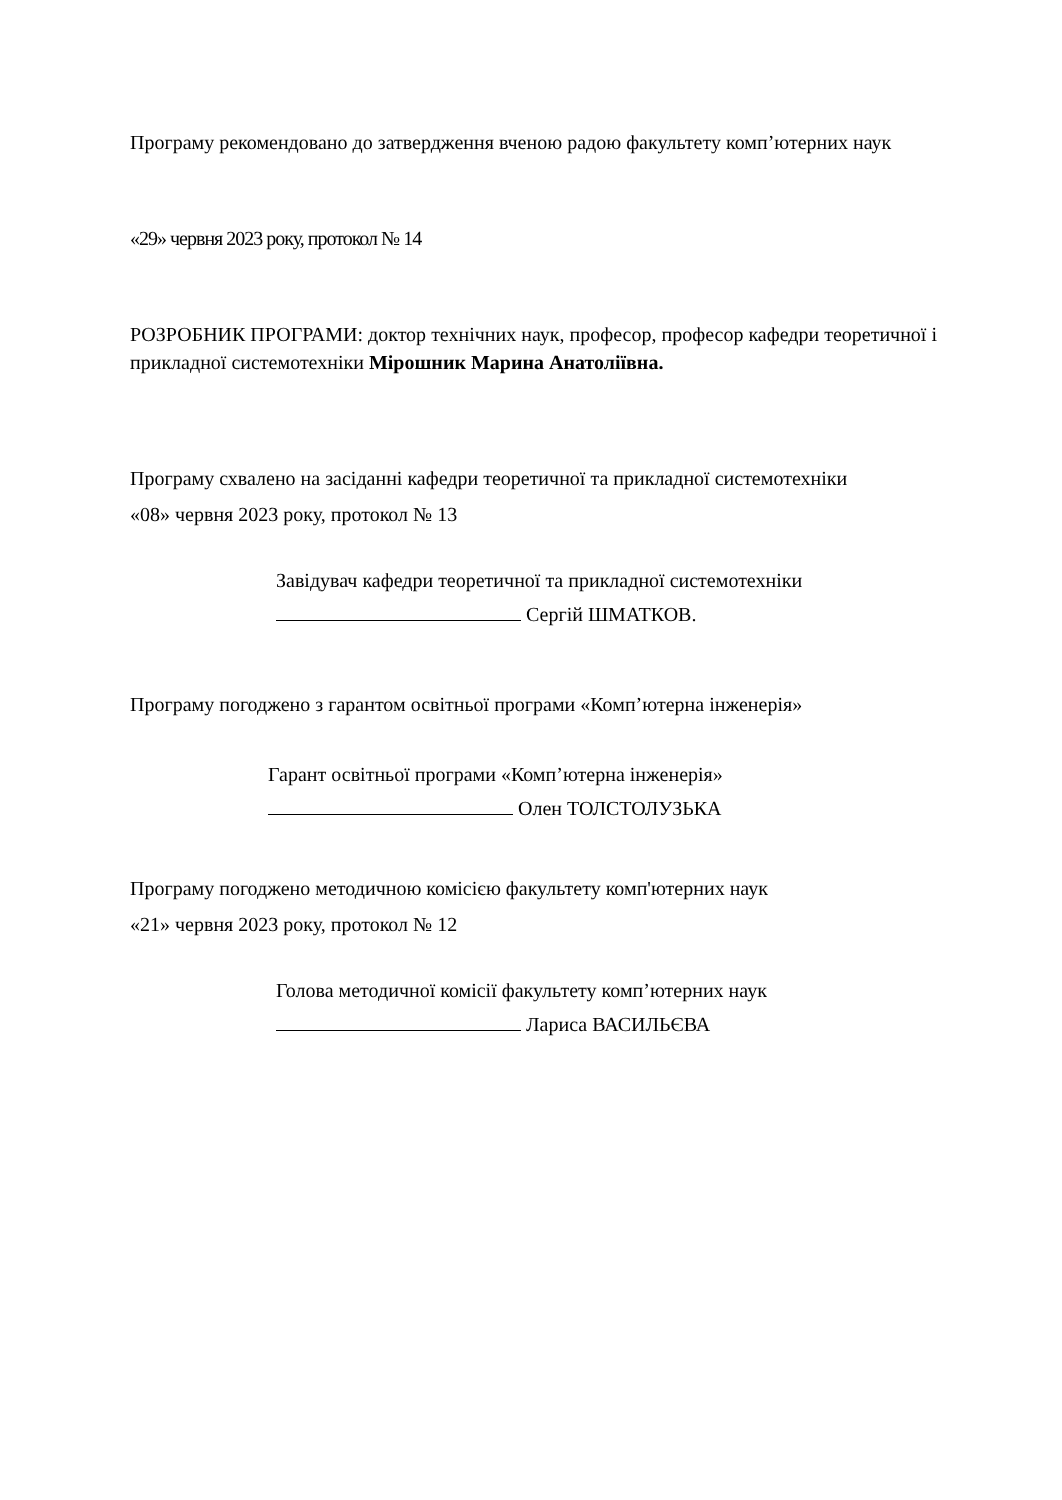Програму рекомендовано до затвердження вченою радою факультету комп’ютерних наук
«29» червня 2023 року, протокол № 14
РОЗРОБНИК ПРОГРАМИ: доктор технічних наук, професор, професор кафедри теоретичної і прикладної системотехніки Мірошник Марина Анатоліївна.
Програму схвалено на засіданні кафедри теоретичної та прикладної системотехніки
«08» червня 2023 року, протокол № 13
Завідувач кафедри теоретичної та прикладної системотехніки
Сергій ШМАТКОВ.
Програму погоджено з гарантом освітньої програми «Комп’ютерна інженерія»
Гарант освітньої програми «Комп’ютерна інженерія»
Олен ТОЛСТОЛУЗЬКА
Програму погоджено методичною комісією факультету комп'ютерних наук
«21» червня 2023 року, протокол № 12
Голова методичної комісії факультету комп’ютерних наук
Лариса ВАСИЛЬЄВА